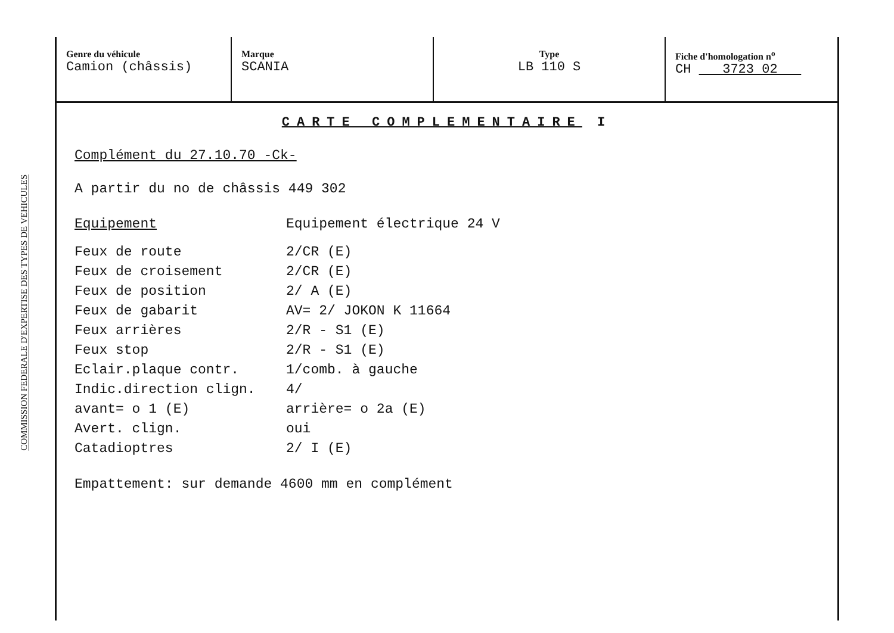COMMISSION FEDERALE D'EXPERTISE DES TYPES DE VEHICULES
| Genre du véhicule Camion (châssis) | Marque SCANIA | Type LB 110 S | Fiche d'homologation n<sup>o</sup> CH 3723 02 |
CARTE COMPLEMENTAIRE I
Complément du 27.10.70 -Ck-
A partir du no de châssis 449 302
Equipement Equipement électrique 24 V
Feux de route 2/CR (E)
Feux de croisement 2/CR (E)
Feux de position 2/ A (E)
Feux de gabarit AV= 2/ JOKON K 11664
Feux arrières 2/R - S1 (E)
Feux stop 2/R - S1 (E)
Eclair.plaque contr. 1/comb. à gauche
Indic.direction clign. 4/
avant= o 1 (E) arrière= o 2a (E)
Avert. clign. oui
Catadioptres 2/ I (E)
Empattement: sur demande 4600 mm en complément